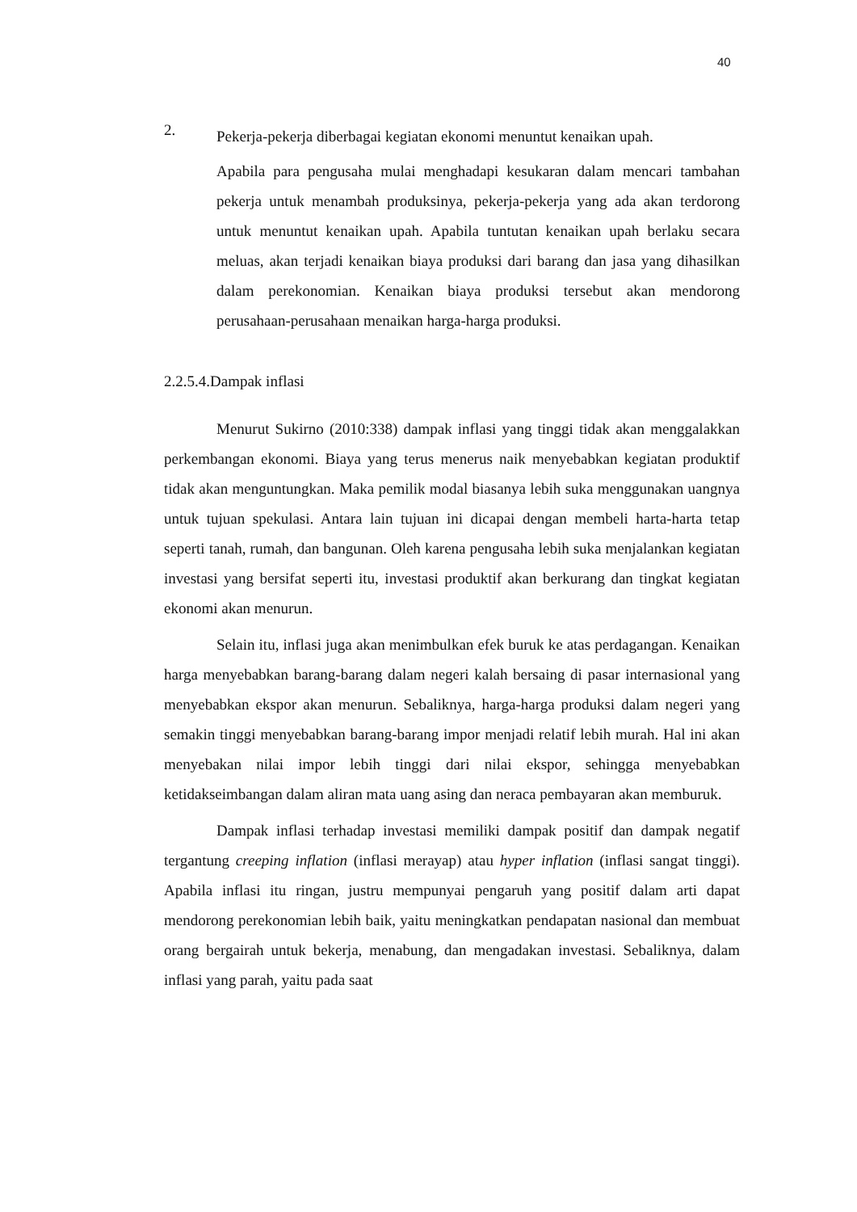40
2.
Pekerja-pekerja diberbagai kegiatan ekonomi menuntut kenaikan upah.
Apabila para pengusaha mulai menghadapi kesukaran dalam mencari tambahan pekerja untuk menambah produksinya, pekerja-pekerja yang ada akan terdorong untuk menuntut kenaikan upah. Apabila tuntutan kenaikan upah berlaku secara meluas, akan terjadi kenaikan biaya produksi dari barang dan jasa yang dihasilkan dalam perekonomian. Kenaikan biaya produksi tersebut akan mendorong perusahaan-perusahaan menaikan harga-harga produksi.
2.2.5.4.Dampak inflasi
Menurut Sukirno (2010:338) dampak inflasi yang tinggi tidak akan menggalakkan perkembangan ekonomi. Biaya yang terus menerus naik menyebabkan kegiatan produktif tidak akan menguntungkan. Maka pemilik modal biasanya lebih suka menggunakan uangnya untuk tujuan spekulasi. Antara lain tujuan ini dicapai dengan membeli harta-harta tetap seperti tanah, rumah, dan bangunan. Oleh karena pengusaha lebih suka menjalankan kegiatan investasi yang bersifat seperti itu, investasi produktif akan berkurang dan tingkat kegiatan ekonomi akan menurun.
Selain itu, inflasi juga akan menimbulkan efek buruk ke atas perdagangan. Kenaikan harga menyebabkan barang-barang dalam negeri kalah bersaing di pasar internasional yang menyebabkan ekspor akan menurun. Sebaliknya, harga-harga produksi dalam negeri yang semakin tinggi menyebabkan barang-barang impor menjadi relatif lebih murah. Hal ini akan menyebakan nilai impor lebih tinggi dari nilai ekspor, sehingga menyebabkan ketidakseimbangan dalam aliran mata uang asing dan neraca pembayaran akan memburuk.
Dampak inflasi terhadap investasi memiliki dampak positif dan dampak negatif tergantung creeping inflation (inflasi merayap) atau hyper inflation (inflasi sangat tinggi). Apabila inflasi itu ringan, justru mempunyai pengaruh yang positif dalam arti dapat mendorong perekonomian lebih baik, yaitu meningkatkan pendapatan nasional dan membuat orang bergairah untuk bekerja, menabung, dan mengadakan investasi. Sebaliknya, dalam inflasi yang parah, yaitu pada saat